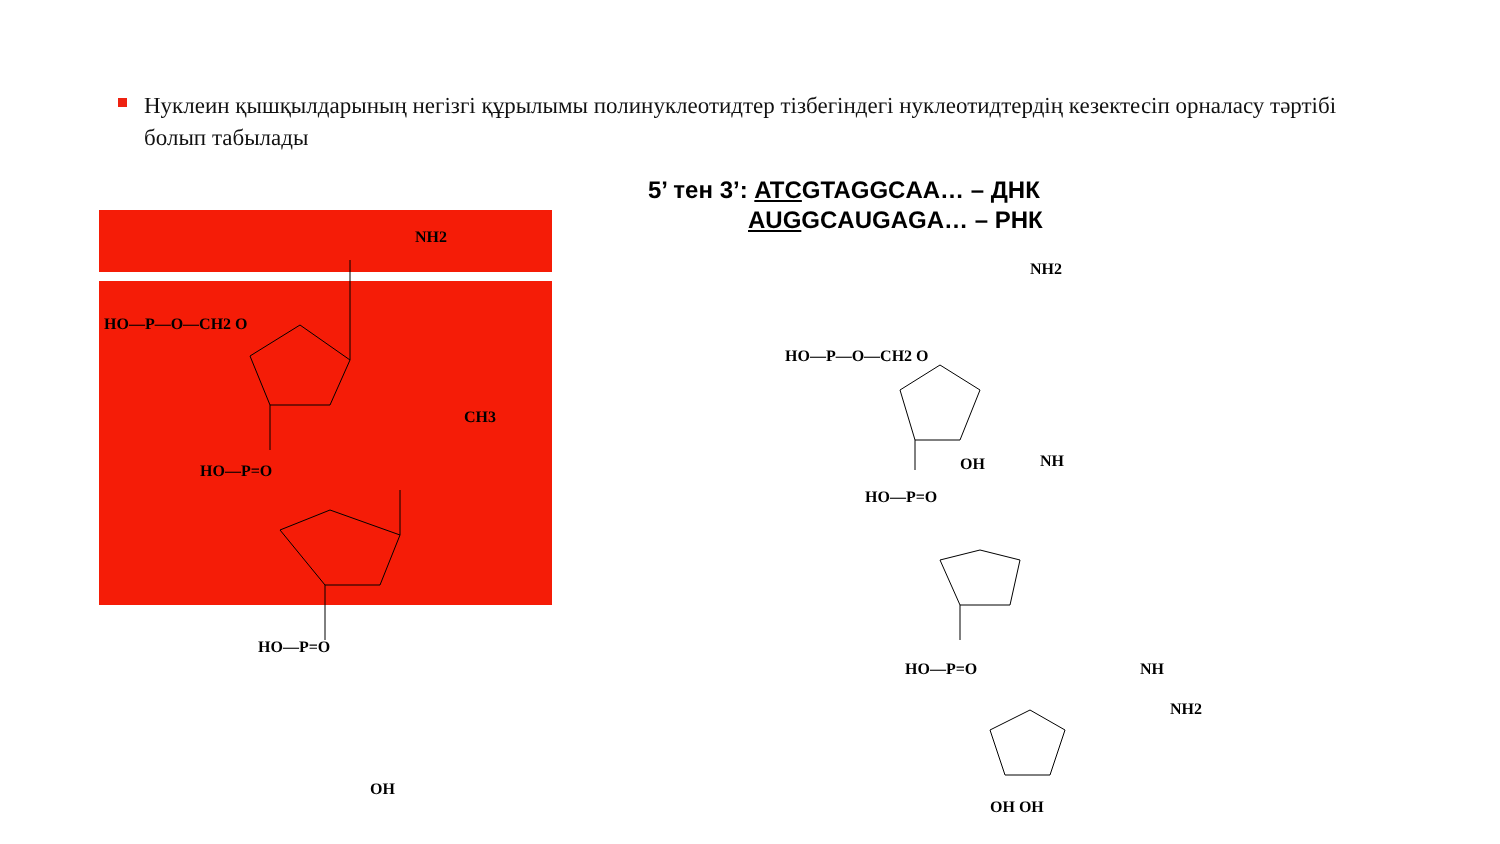Нуклеин қышқылдарының негізгі құрылымы полинуклеотидтер тізбегіндегі нуклеотидтердің кезектесіп орналасу тәртібі болып табылады
5’ тен 3’: ATCGTAGGCAA… – ДНК
AUGGCAUGAGA… – РНК
NH2
HO—P—O—CH2 O
HO—P=O
CH3
HO—P=O
OH
NH2
HO—P—O—CH2 O
OH NH
HO—P=O
HO—P=O NH
NH2
OH OH